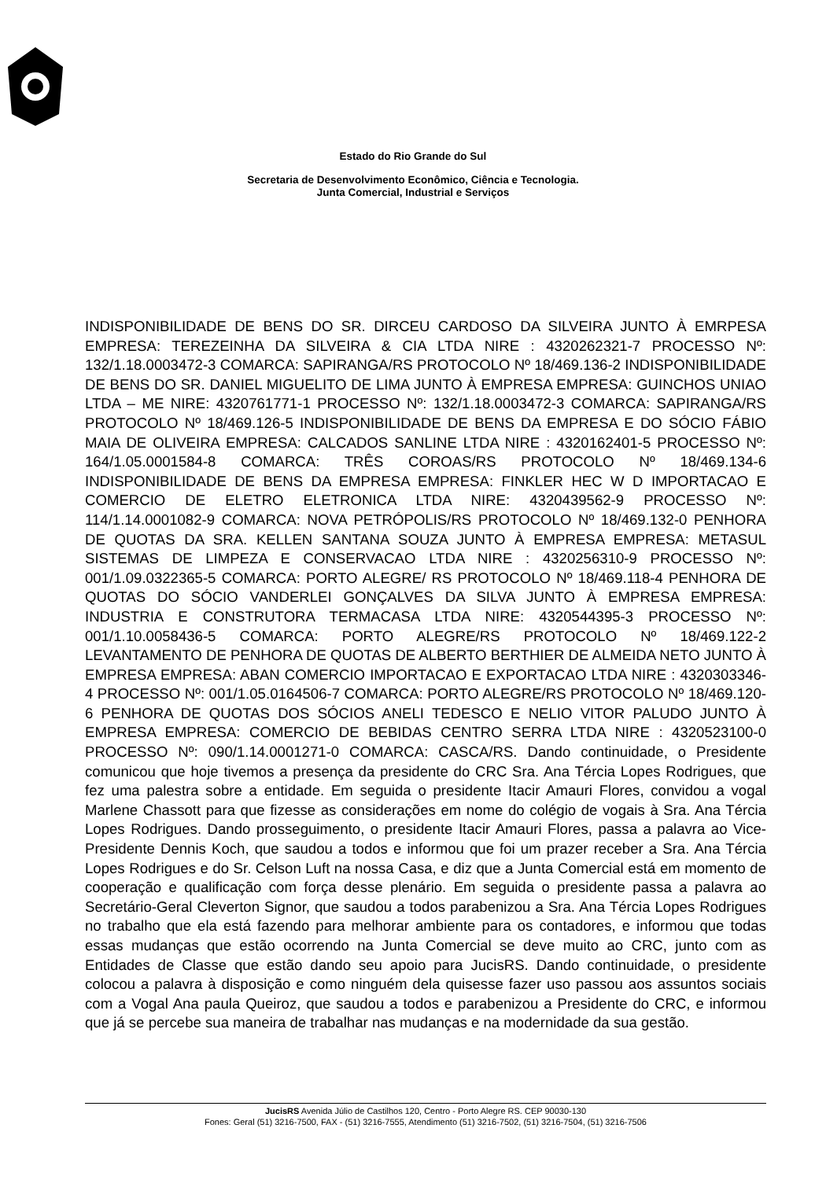Estado do Rio Grande do Sul
Secretaria de Desenvolvimento Econômico, Ciência e Tecnologia.
Junta Comercial, Industrial e Serviços
INDISPONIBILIDADE DE BENS DO SR. DIRCEU CARDOSO DA SILVEIRA JUNTO À EMRPESA EMPRESA: TEREZEINHA DA SILVEIRA & CIA LTDA NIRE : 4320262321-7 PROCESSO Nº: 132/1.18.0003472-3 COMARCA: SAPIRANGA/RS PROTOCOLO Nº 18/469.136-2 INDISPONIBILIDADE DE BENS DO SR. DANIEL MIGUELITO DE LIMA JUNTO À EMPRESA EMPRESA: GUINCHOS UNIAO LTDA – ME NIRE: 4320761771-1 PROCESSO Nº: 132/1.18.0003472-3 COMARCA: SAPIRANGA/RS PROTOCOLO Nº 18/469.126-5 INDISPONIBILIDADE DE BENS DA EMPRESA E DO SÓCIO FÁBIO MAIA DE OLIVEIRA EMPRESA: CALCADOS SANLINE LTDA NIRE : 4320162401-5 PROCESSO Nº: 164/1.05.0001584-8 COMARCA: TRÊS COROAS/RS PROTOCOLO Nº 18/469.134-6 INDISPONIBILIDADE DE BENS DA EMPRESA EMPRESA: FINKLER HEC W D IMPORTACAO E COMERCIO DE ELETRO ELETRONICA LTDA NIRE: 4320439562-9 PROCESSO Nº: 114/1.14.0001082-9 COMARCA: NOVA PETRÓPOLIS/RS PROTOCOLO Nº 18/469.132-0 PENHORA DE QUOTAS DA SRA. KELLEN SANTANA SOUZA JUNTO À EMPRESA EMPRESA: METASUL SISTEMAS DE LIMPEZA E CONSERVACAO LTDA NIRE : 4320256310-9 PROCESSO Nº: 001/1.09.0322365-5 COMARCA: PORTO ALEGRE/ RS PROTOCOLO Nº 18/469.118-4 PENHORA DE QUOTAS DO SÓCIO VANDERLEI GONÇALVES DA SILVA JUNTO À EMPRESA EMPRESA: INDUSTRIA E CONSTRUTORA TERMACASA LTDA NIRE: 4320544395-3 PROCESSO Nº: 001/1.10.0058436-5 COMARCA: PORTO ALEGRE/RS PROTOCOLO Nº 18/469.122-2 LEVANTAMENTO DE PENHORA DE QUOTAS DE ALBERTO BERTHIER DE ALMEIDA NETO JUNTO À EMPRESA EMPRESA: ABAN COMERCIO IMPORTACAO E EXPORTACAO LTDA NIRE : 4320303346-4 PROCESSO Nº: 001/1.05.0164506-7 COMARCA: PORTO ALEGRE/RS PROTOCOLO Nº 18/469.120-6 PENHORA DE QUOTAS DOS SÓCIOS ANELI TEDESCO E NELIO VITOR PALUDO JUNTO À EMPRESA EMPRESA: COMERCIO DE BEBIDAS CENTRO SERRA LTDA NIRE : 4320523100-0 PROCESSO Nº: 090/1.14.0001271-0 COMARCA: CASCA/RS. Dando continuidade, o Presidente comunicou que hoje tivemos a presença da presidente do CRC Sra. Ana Tércia Lopes Rodrigues, que fez uma palestra sobre a entidade. Em seguida o presidente Itacir Amauri Flores, convidou a vogal Marlene Chassott para que fizesse as considerações em nome do colégio de vogais à Sra. Ana Tércia Lopes Rodrigues. Dando prosseguimento, o presidente Itacir Amauri Flores, passa a palavra ao Vice-Presidente Dennis Koch, que saudou a todos e informou que foi um prazer receber a Sra. Ana Tércia Lopes Rodrigues e do Sr. Celson Luft na nossa Casa, e diz que a Junta Comercial está em momento de cooperação e qualificação com força desse plenário. Em seguida o presidente passa a palavra ao Secretário-Geral Cleverton Signor, que saudou a todos parabenizou a Sra. Ana Tércia Lopes Rodrigues no trabalho que ela está fazendo para melhorar ambiente para os contadores, e informou que todas essas mudanças que estão ocorrendo na Junta Comercial se deve muito ao CRC, junto com as Entidades de Classe que estão dando seu apoio para JucisRS. Dando continuidade, o presidente colocou a palavra à disposição e como ninguém dela quisesse fazer uso passou aos assuntos sociais com a Vogal Ana paula Queiroz, que saudou a todos e parabenizou a Presidente do CRC, e informou que já se percebe sua maneira de trabalhar nas mudanças e na modernidade da sua gestão.
JucisRS Avenida Júlio de Castilhos 120, Centro - Porto Alegre RS. CEP 90030-130
Fones: Geral (51) 3216-7500, FAX - (51) 3216-7555, Atendimento (51) 3216-7502, (51) 3216-7504, (51) 3216-7506